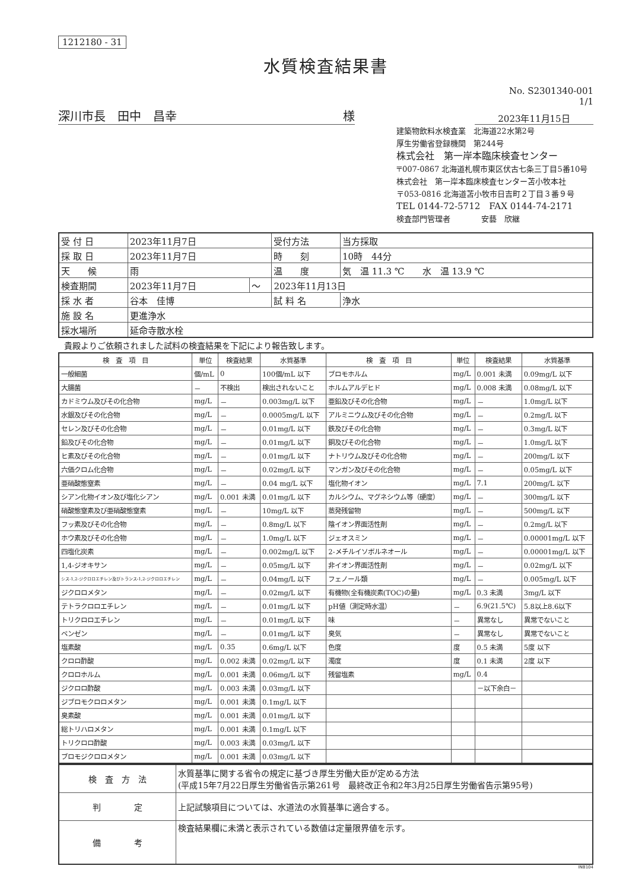1212180 - 31
水質検査結果書
No. S2301340-001
1/1
深川市長　田中　昌幸 様
2023年11月15日
建築物飲料水検査業　北海道22水第2号
厚生労働省登録機関　第244号
株式会社　第一岸本臨床検査センター
〒007-0867 北海道札幌市東区伏古七条三丁目5番10号
株式会社　第一岸本臨床検査センター苫小牧本社
〒053-0816 北海道苫小牧市日吉町２丁目３番９号
TEL 0144-72-5712　FAX 0144-74-2171
検査部門管理者　　　　安藝　欣継
| 受 付 日 | 2023年11月7日 | | 受付方法 | 当方採取 |
| 採 取 日 | 2023年11月7日 | | 時 刻 | 10時 44分 |
| 天 候 | 雨 | | 温 度 | 気 温 11.3 ℃ 水 温 13.9 ℃ |
| 検査期間 | 2023年11月7日 | ～ | 2023年11月13日 | |
| 採 水 者 | 谷本 佳博 | | 試 料 名 | 浄水 |
| 施 設 名 | 更進浄水 | | | |
| 採水場所 | 延命寺散水栓 | | | |
貴殿よりご依頼されました試料の検査結果を下記により報告致します。
| 検 査 項 目 | 単位 | 検査結果 | 水質基準 | 検 査 項 目 | 単位 | 検査結果 | 水質基準 |
| --- | --- | --- | --- | --- | --- | --- | --- |
| 一般細菌 | 個/mL | 0 | 100個/mL 以下 | ブロモホルム | mg/L | 0.001 未満 | 0.09mg/L 以下 |
| 大腸菌 | － | 不検出 | 検出されないこと | ホルムアルデヒド | mg/L | 0.008 未満 | 0.08mg/L 以下 |
| カドミウム及びその化合物 | mg/L | － | 0.003mg/L 以下 | 亜鉛及びその化合物 | mg/L | － | 1.0mg/L 以下 |
| 水銀及びその化合物 | mg/L | － | 0.0005mg/L 以下 | アルミニウム及びその化合物 | mg/L | － | 0.2mg/L 以下 |
| セレン及びその化合物 | mg/L | － | 0.01mg/L 以下 | 鉄及びその化合物 | mg/L | － | 0.3mg/L 以下 |
| 鉛及びその化合物 | mg/L | － | 0.01mg/L 以下 | 銅及びその化合物 | mg/L | － | 1.0mg/L 以下 |
| ヒ素及びその化合物 | mg/L | － | 0.01mg/L 以下 | ナトリウム及びその化合物 | mg/L | － | 200mg/L 以下 |
| 六価クロム化合物 | mg/L | － | 0.02mg/L 以下 | マンガン及びその化合物 | mg/L | － | 0.05mg/L 以下 |
| 亜硝酸態窒素 | mg/L | － | 0.04 mg/L 以下 | 塩化物イオン | mg/L | 7.1 | 200mg/L 以下 |
| シアン化物イオン及び塩化シアン | mg/L | 0.001 未満 | 0.01mg/L 以下 | カルシウム、マグネシウム等（硬度） | mg/L | － | 300mg/L 以下 |
| 硝酸態窒素及び亜硝酸態窒素 | mg/L | － | 10mg/L 以下 | 蒸発残留物 | mg/L | － | 500mg/L 以下 |
| フッ素及びその化合物 | mg/L | － | 0.8mg/L 以下 | 陰イオン界面活性剤 | mg/L | － | 0.2mg/L 以下 |
| ホウ素及びその化合物 | mg/L | － | 1.0mg/L 以下 | ジェオスミン | mg/L | － | 0.00001mg/L 以下 |
| 四塩化炭素 | mg/L | － | 0.002mg/L 以下 | 2-メチルイソボルネオール | mg/L | － | 0.00001mg/L 以下 |
| 1,4-ジオキサン | mg/L | － | 0.05mg/L 以下 | 非イオン界面活性剤 | mg/L | － | 0.02mg/L 以下 |
| シス-1,2-ジクロロエチレン及びトランス-1,2-ジクロロエチレン | mg/L | － | 0.04mg/L 以下 | フェノール類 | mg/L | － | 0.005mg/L 以下 |
| ジクロロメタン | mg/L | － | 0.02mg/L 以下 | 有機物(全有機炭素(TOC)の量) | mg/L | 0.3 未満 | 3mg/L 以下 |
| テトラクロロエチレン | mg/L | － | 0.01mg/L 以下 | pH値（測定時水温） | － | 6.9(21.5℃) | 5.8以上8.6以下 |
| トリクロロエチレン | mg/L | － | 0.01mg/L 以下 | 味 | － | 異常なし | 異常でないこと |
| ベンゼン | mg/L | － | 0.01mg/L 以下 | 臭気 | － | 異常なし | 異常でないこと |
| 塩素酸 | mg/L | 0.35 | 0.6mg/L 以下 | 色度 | 度 | 0.5 未満 | 5度 以下 |
| クロロ酢酸 | mg/L | 0.002 未満 | 0.02mg/L 以下 | 濁度 | 度 | 0.1 未満 | 2度 以下 |
| クロロホルム | mg/L | 0.001 未満 | 0.06mg/L 以下 | 残留塩素 | mg/L | 0.4 | |
| ジクロロ酢酸 | mg/L | 0.003 未満 | 0.03mg/L 以下 | | | －以下余白－ | |
| ジブロモクロロメタン | mg/L | 0.001 未満 | 0.1mg/L 以下 | | | | |
| 臭素酸 | mg/L | 0.001 未満 | 0.01mg/L 以下 | | | | |
| 総トリハロメタン | mg/L | 0.001 未満 | 0.1mg/L 以下 | | | | |
| トリクロロ酢酸 | mg/L | 0.003 未満 | 0.03mg/L 以下 | | | | |
| ブロモジクロロメタン | mg/L | 0.001 未満 | 0.03mg/L 以下 | | | | |
| 検 査 方 法 | 水質基準に関する省令の規定に基づき厚生労働大臣が定める方法 (平成15年7月22日厚生労働省告示第261号 最終改正令和2年3月25日厚生労働省告示第95号) |
| 判 定 | 上記試験項目については、水道法の水質基準に適合する。 |
| 備 考 | 検査結果欄に未満と表示されている数値は定量限界値を示す。 |
INB104